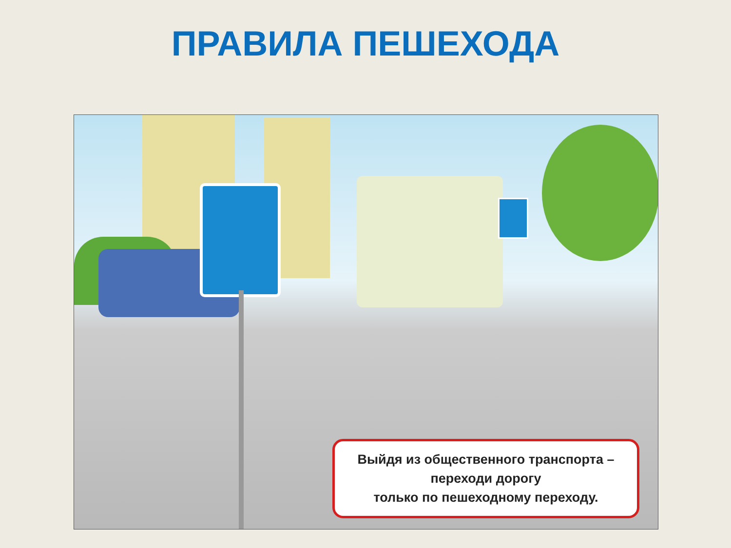ПРАВИЛА ПЕШЕХОДА
Выйдя из общественного транспорта –
переходи дорогу
только по пешеходному переходу.